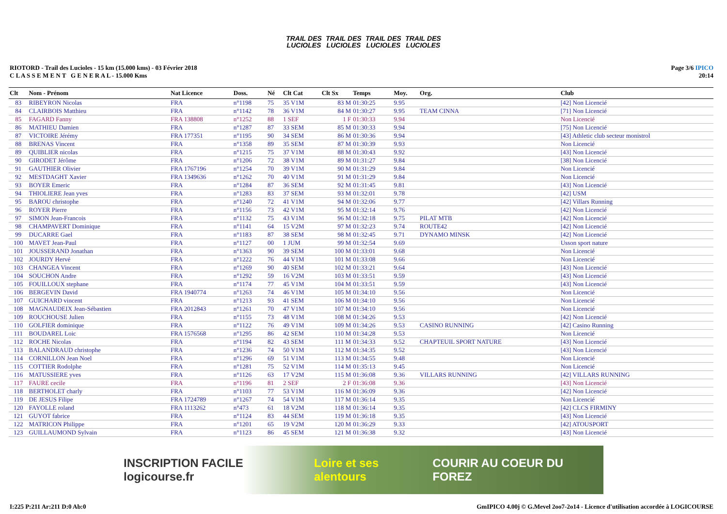TRAIL DES LUCIOLES
TRAIL DES LUCIOLES
TRAIL DES LUCIOLES
TRAIL DES LUCIOLES
RIOTORD - Trail des Lucioles - 15 km (15.000 kms) - 03 Février 2018
C L A S S E M E N T G E N E R A L - 15.000 Kms
Page 3/6 IPICO
20:14
| Clt | Nom - Prénom | Nat Licence | Doss. | Né | Clt Cat | Clt Sx | Temps | Moy. | Org. | Club |
| --- | --- | --- | --- | --- | --- | --- | --- | --- | --- | --- |
| 83 | RIBEYRON Nicolas | FRA | n°1198 | 75 | 35 V1M | 83 M | 01:30:25 | 9.95 | | [42] Non Licencié |
| 84 | CLAIRBOIS Matthieu | FRA | n°1142 | 78 | 36 V1M | 84 M | 01:30:27 | 9.95 | TEAM CINNA | [71] Non Licencié |
| 85 | FAGARD Fanny | FRA 138808 | n°1252 | 88 | 1 SEF | 1 F | 01:30:33 | 9.94 | | Non Licencié |
| 86 | MATHIEU Damien | FRA | n°1287 | 87 | 33 SEM | 85 M | 01:30:33 | 9.94 | | [75] Non Licencié |
| 87 | VICTOIRE Jérémy | FRA 177351 | n°1195 | 90 | 34 SEM | 86 M | 01:30:36 | 9.94 | | [43] Athletic club secteur monistrol |
| 88 | BRENAS Vincent | FRA | n°1358 | 89 | 35 SEM | 87 M | 01:30:39 | 9.93 | | Non Licencié |
| 89 | QUIBLIER nicolas | FRA | n°1215 | 75 | 37 V1M | 88 M | 01:30:43 | 9.92 | | [43] Non Licencié |
| 90 | GIRODET Jérôme | FRA | n°1206 | 72 | 38 V1M | 89 M | 01:31:27 | 9.84 | | [38] Non Licencié |
| 91 | GAUTHIER Olivier | FRA 1767196 | n°1254 | 70 | 39 V1M | 90 M | 01:31:29 | 9.84 | | Non Licencié |
| 92 | MESTDAGHT Xavier | FRA 1349636 | n°1262 | 70 | 40 V1M | 91 M | 01:31:29 | 9.84 | | Non Licencié |
| 93 | BOYER Emeric | FRA | n°1284 | 87 | 36 SEM | 92 M | 01:31:45 | 9.81 | | [43] Non Licencié |
| 94 | THIOLIERE Jean yves | FRA | n°1283 | 83 | 37 SEM | 93 M | 01:32:01 | 9.78 | | [42] USM |
| 95 | BAROU christophe | FRA | n°1240 | 72 | 41 V1M | 94 M | 01:32:06 | 9.77 | | [42] Villars Running |
| 96 | ROYER Pierre | FRA | n°1156 | 73 | 42 V1M | 95 M | 01:32:14 | 9.76 | | [42] Non Licencié |
| 97 | SIMON Jean-Francois | FRA | n°1132 | 75 | 43 V1M | 96 M | 01:32:18 | 9.75 | PILAT MTB | [42] Non Licencié |
| 98 | CHAMPAVERT Dominique | FRA | n°1141 | 64 | 15 V2M | 97 M | 01:32:23 | 9.74 | ROUTE42 | [42] Non Licencié |
| 99 | DUCARRE Gael | FRA | n°1183 | 87 | 38 SEM | 98 M | 01:32:45 | 9.71 | DYNAMO MINSK | [42] Non Licencié |
| 100 | MAVET Jean-Paul | FRA | n°1127 | 00 | 1 JUM | 99 M | 01:32:54 | 9.69 | | Usson sport nature |
| 101 | JOUSSERAND Jonathan | FRA | n°1363 | 90 | 39 SEM | 100 M | 01:33:01 | 9.68 | | Non Licencié |
| 102 | JOURDY Hervé | FRA | n°1222 | 76 | 44 V1M | 101 M | 01:33:08 | 9.66 | | Non Licencié |
| 103 | CHANGEA Vincent | FRA | n°1269 | 90 | 40 SEM | 102 M | 01:33:21 | 9.64 | | [43] Non Licencié |
| 104 | SOUCHON Andre | FRA | n°1292 | 59 | 16 V2M | 103 M | 01:33:51 | 9.59 | | [43] Non Licencié |
| 105 | FOUILLOUX stephane | FRA | n°1174 | 77 | 45 V1M | 104 M | 01:33:51 | 9.59 | | [43] Non Licencié |
| 106 | BERGEVIN David | FRA 1940774 | n°1263 | 74 | 46 V1M | 105 M | 01:34:10 | 9.56 | | Non Licencié |
| 107 | GUICHARD vincent | FRA | n°1213 | 93 | 41 SEM | 106 M | 01:34:10 | 9.56 | | Non Licencié |
| 108 | MAGNAUDEIX Jean-Sébastien | FRA 2012843 | n°1261 | 70 | 47 V1M | 107 M | 01:34:10 | 9.56 | | Non Licencié |
| 109 | ROUCHOUSE Julien | FRA | n°1155 | 73 | 48 V1M | 108 M | 01:34:26 | 9.53 | | [42] Non Licencié |
| 110 | GOLFIER dominique | FRA | n°1122 | 76 | 49 V1M | 109 M | 01:34:26 | 9.53 | CASINO RUNNING | [42] Casino Running |
| 111 | BOUDAREL Loic | FRA 1576568 | n°1295 | 86 | 42 SEM | 110 M | 01:34:28 | 9.53 | | Non Licencié |
| 112 | ROCHE Nicolas | FRA | n°1194 | 82 | 43 SEM | 111 M | 01:34:33 | 9.52 | CHAPTEUIL SPORT NATURE | [43] Non Licencié |
| 113 | BALANDRAUD christophe | FRA | n°1236 | 74 | 50 V1M | 112 M | 01:34:35 | 9.52 | | [43] Non Licencié |
| 114 | CORNILLON Jean Noel | FRA | n°1296 | 69 | 51 V1M | 113 M | 01:34:55 | 9.48 | | Non Licencié |
| 115 | COTTIER Rodolphe | FRA | n°1281 | 75 | 52 V1M | 114 M | 01:35:13 | 9.45 | | Non Licencié |
| 116 | MATUSSIERE yves | FRA | n°1126 | 63 | 17 V2M | 115 M | 01:36:08 | 9.36 | VILLARS RUNNING | [42] VILLARS RUNNING |
| 117 | FAURE cecile | FRA | n°1196 | 81 | 2 SEF | 2 F | 01:36:08 | 9.36 | | [43] Non Licencié |
| 118 | BERTHOLET charly | FRA | n°1103 | 77 | 53 V1M | 116 M | 01:36:09 | 9.36 | | [42] Non Licencié |
| 119 | DE JESUS Filipe | FRA 1724789 | n°1267 | 74 | 54 V1M | 117 M | 01:36:14 | 9.35 | | Non Licencié |
| 120 | FAYOLLE roland | FRA 1113262 | n°473 | 61 | 18 V2M | 118 M | 01:36:14 | 9.35 | | [42] CLCS FIRMINY |
| 121 | GUYOT fabrice | FRA | n°1124 | 83 | 44 SEM | 119 M | 01:36:18 | 9.35 | | [43] Non Licencié |
| 122 | MATRICON Philippe | FRA | n°1201 | 65 | 19 V2M | 120 M | 01:36:29 | 9.33 | | [42] ATOUSPORT |
| 123 | GUILLAUMOND Sylvain | FRA | n°1123 | 86 | 45 SEM | 121 M | 01:36:38 | 9.32 | | [43] Non Licencié |
INSCRIPTION FACILE logicourse.fr Loire et ses alentours COURIR AU COEUR DU FOREZ
I:225 P:211 Ar:211 D:0 Ab:0 GmIPICO 4.00j © G.Mevel 2oo7-2o14 - Licence d'utilisation accordée à LOGICOURSE